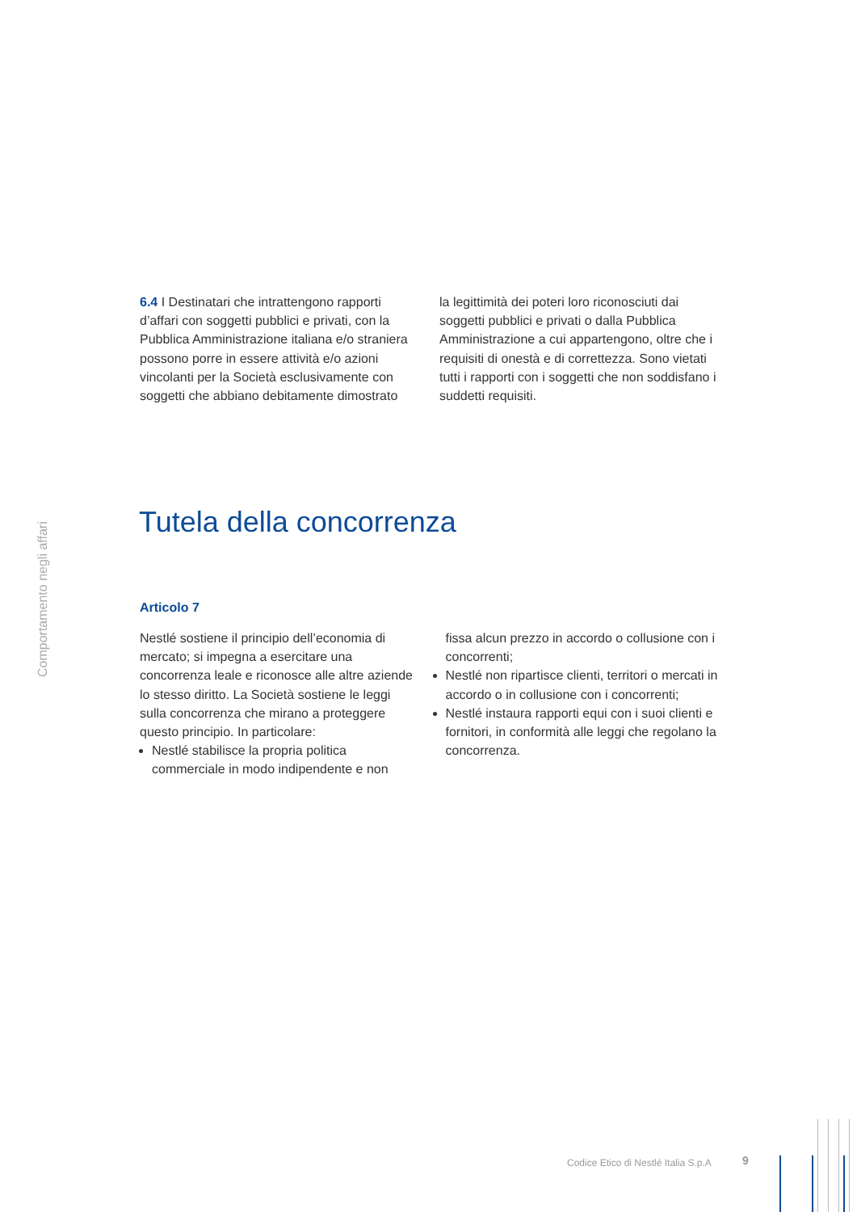Comportamento negli affari
6.4 I Destinatari che intrattengono rapporti d’affari con soggetti pubblici e privati, con la Pubblica Amministrazione italiana e/o straniera possono porre in essere attività e/o azioni vincolanti per la Società esclusivamente con soggetti che abbiano debitamente dimostrato
la legittimità dei poteri loro riconosciuti dai soggetti pubblici e privati o dalla Pubblica Amministrazione a cui appartengono, oltre che i requisiti di onestà e di correttezza. Sono vietati tutti i rapporti con i soggetti che non soddisfano i suddetti requisiti.
Tutela della concorrenza
Articolo 7
Nestlé sostiene il principio dell’economia di mercato; si impegna a esercitare una concorrenza leale e riconosce alle altre aziende lo stesso diritto. La Società sostiene le leggi sulla concorrenza che mirano a proteggere questo principio. In particolare:
Nestlé stabilisce la propria politica commerciale in modo indipendente e non
fissa alcun prezzo in accordo o collusione con i concorrenti;
Nestlé non ripartisce clienti, territori o mercati in accordo o in collusione con i concorrenti;
Nestlé instaura rapporti equi con i suoi clienti e fornitori, in conformità alle leggi che regolano la concorrenza.
Codice Etico di Nestlé Italia S.p.A
9